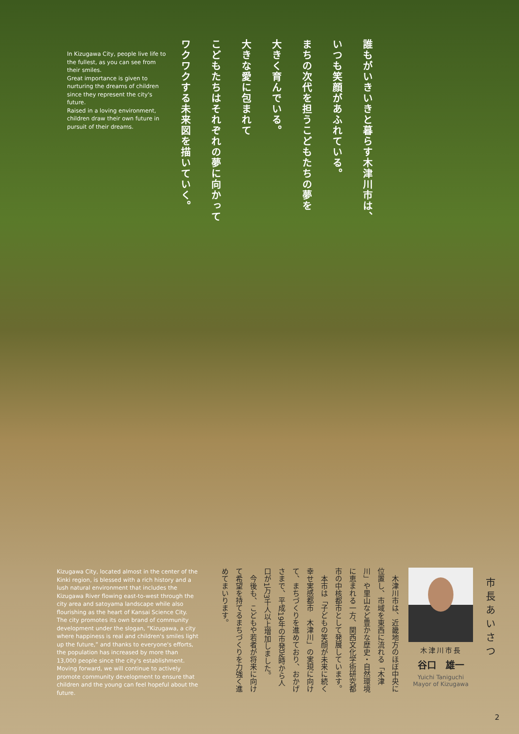誰もがいきいきと暮らす木津川市は、
いつも笑顔があふれている。
まちの次代を担うこどもたちの夢を
大きく育んでいる。
大きな愛に包まれて
こどもたちはそれぞれの夢に向かって
ワクワクする未来図を描いていく。
In Kizugawa City, people live life to the fullest, as you can see from their smiles.
Great importance is given to nurturing the dreams of children since they represent the city's future.
Raised in a loving environment, children draw their own future in pursuit of their dreams.
市長あいさつ
木津川市長
谷口　雄一
Yuichi Taniguchi
Mayor of Kizugawa
　木津川市は、近畿地方のほぼ中央に位置し、市域を東西に流れる「木津川」や里山など豊かな歴史・自然環境に恵まれる一方、関西文化学術研究都市の中核都市として発展しています。
　本市は「子どもの笑顔が未来に続く　幸せ実感都市　木津川」の実現に向けて、まちづくりを進めており、おかげさまで、平成19年の市発足時から人口が1万3千人以上増加しました。
　今後も、こどもや若者が将来に向けて希望を持てるまちづくりを力強く進めてまいります。
Kizugawa City, located almost in the center of the Kinki region, is blessed with a rich history and a lush natural environment that includes the Kizugawa River flowing east-to-west through the city area and satoyama landscape while also flourishing as the heart of Kansai Science City.
The city promotes its own brand of community development under the slogan, “Kizugawa, a city where happiness is real and children's smiles light up the future,” and thanks to everyone's efforts, the population has increased by more than 13,000 people since the city's establishment.
Moving forward, we will continue to actively promote community development to ensure that children and the young can feel hopeful about the future.
2